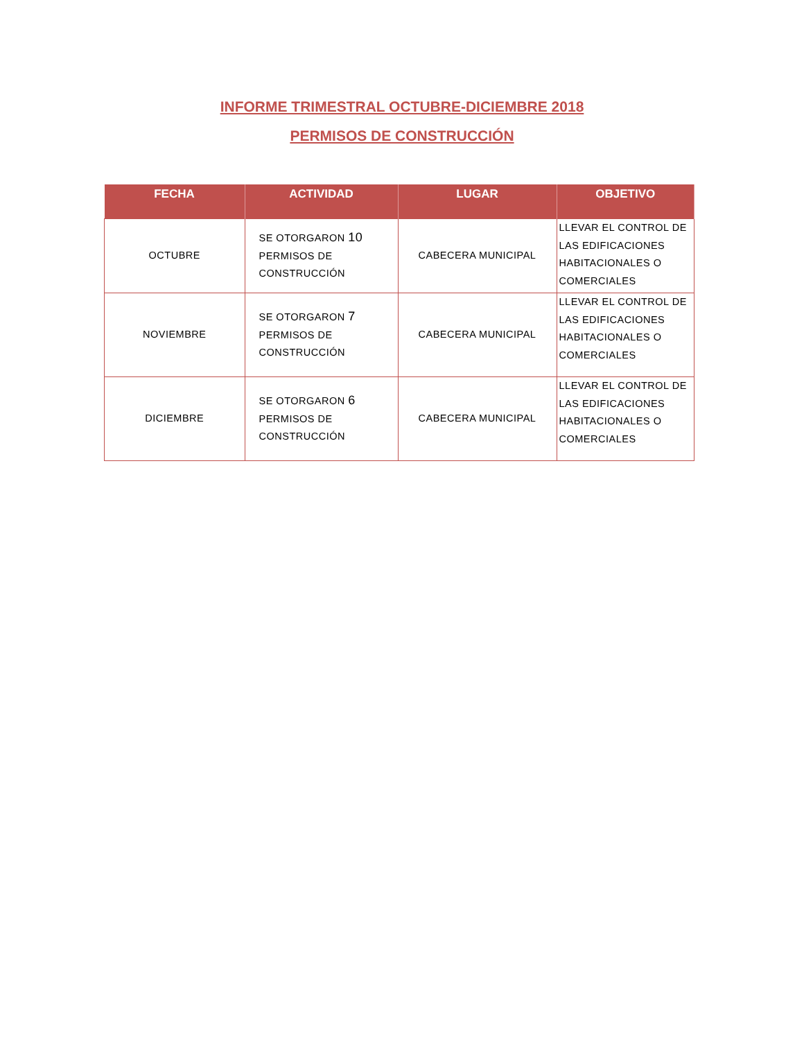INFORME TRIMESTRAL OCTUBRE-DICIEMBRE 2018
PERMISOS DE CONSTRUCCIÓN
| FECHA | ACTIVIDAD | LUGAR | OBJETIVO |
| --- | --- | --- | --- |
| OCTUBRE | SE OTORGARON 10 PERMISOS DE CONSTRUCCIÓN | CABECERA MUNICIPAL | LLEVAR EL CONTROL DE LAS EDIFICACIONES HABITACIONALES O COMERCIALES |
| NOVIEMBRE | SE OTORGARON 7 PERMISOS DE CONSTRUCCIÓN | CABECERA MUNICIPAL | LLEVAR EL CONTROL DE LAS EDIFICACIONES HABITACIONALES O COMERCIALES |
| DICIEMBRE | SE OTORGARON 6 PERMISOS DE CONSTRUCCIÓN | CABECERA MUNICIPAL | LLEVAR EL CONTROL DE LAS EDIFICACIONES HABITACIONALES O COMERCIALES |